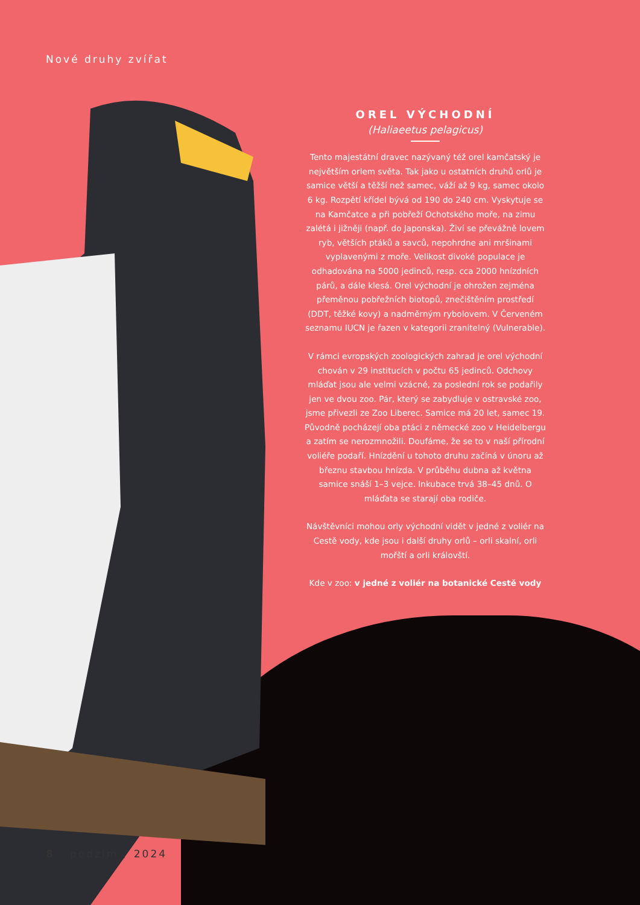Nové druhy zvířat
OREL VÝCHODNÍ
(Haliaeetus pelagicus)
Tento majestátní dravec nazývaný též orel kamčatský je největším orlem světa. Tak jako u ostatních druhů orlů je samice větší a těžší než samec, váží až 9 kg, samec okolo 6 kg. Rozpětí křídel bývá od 190 do 240 cm. Vyskytuje se na Kamčatce a při pobřeží Ochotského moře, na zimu zalétá i jižněji (např. do Japonska). Živí se převážně lovem ryb, větších ptáků a savců, nepohrdne ani mršinami vyplavenými z moře. Velikost divoké populace je odhadována na 5000 jedinců, resp. cca 2000 hnízdních párů, a dále klesá. Orel východní je ohrožen zejména přeměnou pobřežních biotopů, znečištěním prostředí (DDT, těžké kovy) a nadměrným rybolovem. V Červeném seznamu IUCN je řazen v kategorii zranitelný (Vulnerable).
V rámci evropských zoologických zahrad je orel východní chován v 29 institucích v počtu 65 jedinců. Odchovy mláďat jsou ale velmi vzácné, za poslední rok se podařily jen ve dvou zoo. Pár, který se zabydluje v ostravské zoo, jsme přivezli ze Zoo Liberec. Samice má 20 let, samec 19. Původně pocházejí oba ptáci z německé zoo v Heidelbergu a zatím se nerozmnožili. Doufáme, že se to v naší přírodní voliéře podaří. Hnízdění u tohoto druhu začíná v únoru až březnu stavbou hnízda. V průběhu dubna až května samice snáší 1–3 vejce. Inkubace trvá 38–45 dnů. O mláďata se starají oba rodiče.
Návštěvníci mohou orly východní vidět v jedné z voliér na Cestě vody, kde jsou i další druhy orlů – orli skalní, orli mořští a orli královští.
Kde v zoo: v jedné z voliér na botanické Cestě vody
8 · podzim / 2024